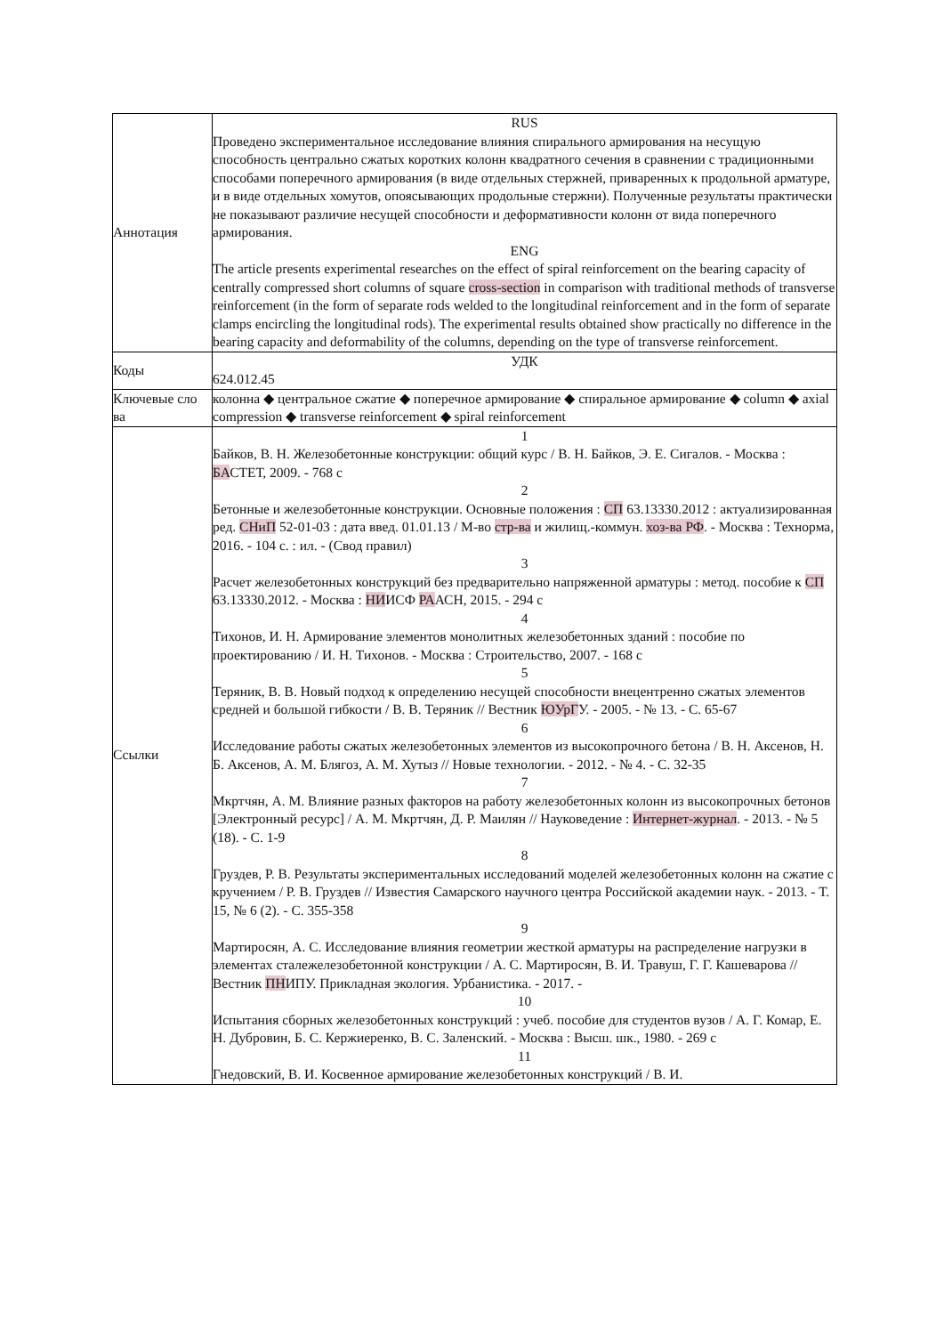| Аннотация | RUS Проведено экспериментальное исследование влияния спирального армирования на несущую способность центрально сжатых коротких колонн квадратного сечения в сравнении с традиционными способами поперечного армирования (в виде отдельных стержней, приваренных к продольной арматуре, и в виде отдельных хомутов, опоясывающих продольные стержни). Полученные результаты практически не показывают различие несущей способности и деформативности колонн от вида поперечного армирования. ENG The article presents experimental researches on the effect of spiral reinforcement on the bearing capacity of centrally compressed short columns of square cross-section in comparison with traditional methods of transverse reinforcement (in the form of separate rods welded to the longitudinal reinforcement and in the form of separate clamps encircling the longitudinal rods). The experimental results obtained show practically no difference in the bearing capacity and deformability of the columns, depending on the type of transverse reinforcement. |
| Коды | УДК 624.012.45 |
| Ключевые сло ва | колонна ◆ центральное сжатие ◆ поперечное армирование ◆ спиральное армирование ◆ column ◆ axial compression ◆ transverse reinforcement ◆ spiral reinforcement |
| Ссылки | 1 Байков, В. Н. Железобетонные конструкции: общий курс / В. Н. Байков, Э. Е. Сигалов. - Москва : БА СТЕТ, 2009. - 768 с 2 Бетонные и железобетонные конструкции. Основные положения : СП 63.13330.2012 : актуализированная ред. СНиП 52-01-03 : дата введ. 01.01.13 / М-во стр-ва и жилищ.-коммун. хоз-ва РФ . - Москва : Технорма, 2016. - 104 с. : ил. - (Свод правил) 3 Расчет железобетонных конструкций без предварительно напряженной арматуры : метод. пособие к СП 63.13330.2012. - Москва : НИ ИСФ РА АСН, 2015. - 294 с 4 Тихонов, И. Н. Армирование элементов монолитных железобетонных зданий : пособие по проектированию / И. Н. Тихонов. - Москва : Строительство, 2007. - 168 с 5 Теряник, В. В. Новый подход к определению несущей способности внецентренно сжатых элементов средней и большой гибкости / В. В. Теряник // Вестник ЮУрГ У. - 2005. - № 13. - С. 65-67 6 Исследование работы сжатых железобетонных элементов из высокопрочного бетона / В. Н. Аксенов, Н. Б. Аксенов, А. М. Блягоз, А. М. Хутыз // Новые технологии. - 2012. - № 4. - С. 32-35 7 Мкртчян, А. М. Влияние разных факторов на работу железобетонных колонн из высокопрочных бетонов [Электронный ресурс] / А. М. Мкртчян, Д. Р. Маилян // Науковедение : Интернет-журнал . - 2013. - № 5 (18). - С. 1-9 8 Груздев, Р. В. Результаты экспериментальных исследований моделей железобетонных колонн на сжатие с кручением / Р. В. Груздев // Известия Самарского научного центра Российской академии наук. - 2013. - Т. 15, № 6 (2). - С. 355-358 9 Мартиросян, А. С. Исследование влияния геометрии жесткой арматуры на распределение нагрузки в элементах сталежелезобетонной конструкции / А. С. Мартиросян, В. И. Травуш, Г. Г. Кашеварова // Вестник ПН ИПУ. Прикладная экология. Урбанистика. - 2017. - 10 Испытания сборных железобетонных конструкций : учеб. пособие для студентов вузов / А. Г. Комар, Е. Н. Дубровин, Б. С. Кержиеренко, В. С. Заленский. - Москва : Высш. шк., 1980. - 269 с 11 Гнедовский, В. И. Косвенное армирование железобетонных конструкций / В. И. |